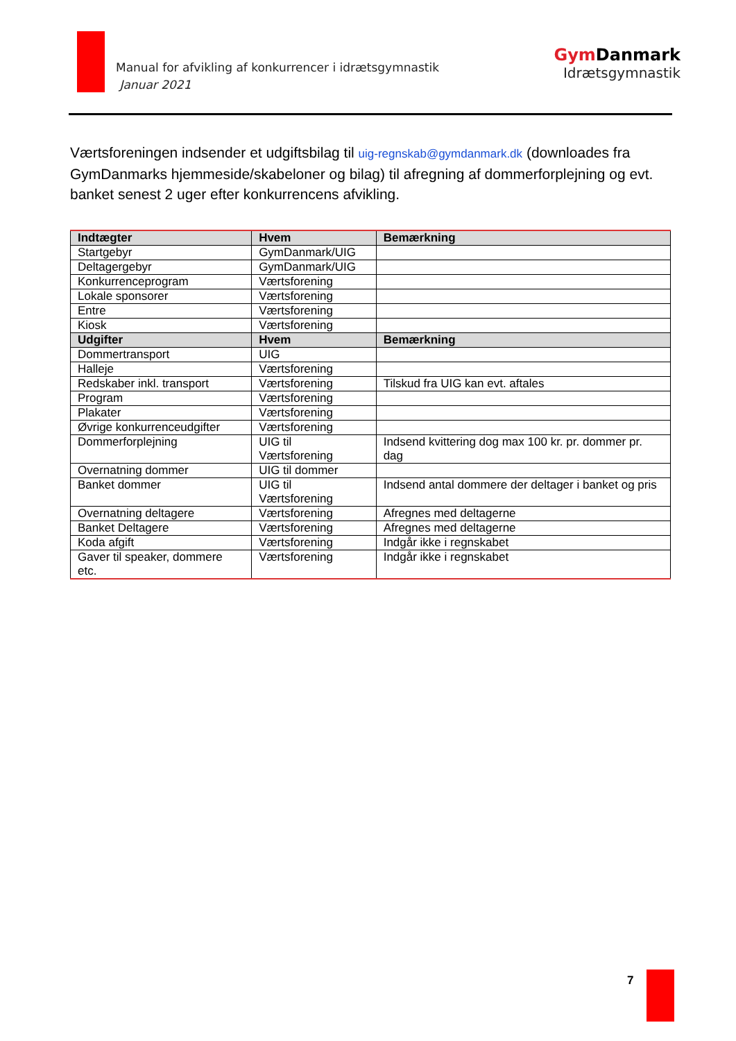Manual for afvikling af konkurrencer i idrætsgymnastik
Januar 2021
Gym Danmark
Idrætsgymnastik
Værtsforeningen indsender et udgiftsbilag til uig-regnskab@gymdanmark.dk (downloades fra GymDanmarks hjemmeside/skabeloner og bilag) til afregning af dommerforplejning og evt. banket senest 2 uger efter konkurrencens afvikling.
| Indtægter | Hvem | Bemærkning |
| --- | --- | --- |
| Startgebyr | GymDanmark/UIG | |
| Deltagergebyr | GymDanmark/UIG | |
| Konkurrenceprogram | Værtsforening | |
| Lokale sponsorer | Værtsforening | |
| Entre | Værtsforening | |
| Kiosk | Værtsforening | |
| Udgifter | Hvem | Bemærkning |
| Dommertransport | UIG | |
| Halleje | Værtsforening | |
| Redskaber inkl. transport | Værtsforening | Tilskud fra UIG kan evt. aftales |
| Program | Værtsforening | |
| Plakater | Værtsforening | |
| Øvrige konkurrenceudgifter | Værtsforening | |
| Dommerforplejning | UIG til Værtsforening | Indsend kvittering dog max 100 kr. pr. dommer pr. dag |
| Overnatning dommer | UIG til dommer | |
| Banket dommer | UIG til Værtsforening | Indsend antal dommere der deltager i banket og pris |
| Overnatning deltagere | Værtsforening | Afregnes med deltagerne |
| Banket Deltagere | Værtsforening | Afregnes med deltagerne |
| Koda afgift | Værtsforening | Indgår ikke i regnskabet |
| Gaver til speaker, dommere etc. | Værtsforening | Indgår ikke i regnskabet |
7